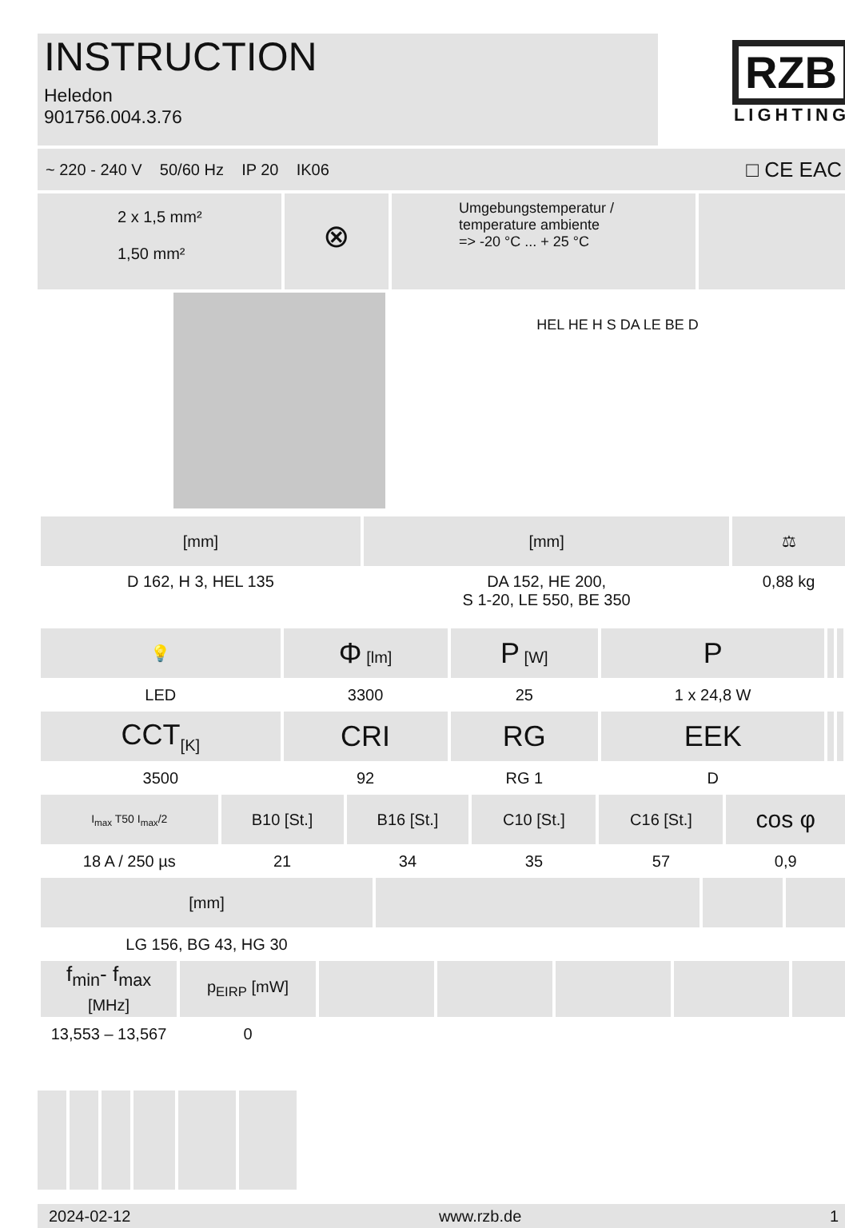INSTRUCTION
Heledon
901756.004.3.76
RZB
LIGHTING
~ 220 - 240 V 50/60 Hz IP 20 IK06 □ CE EAC
2 x 1,5 mm²
1,50 mm²
⊗
Umgebungstemperatur /
temperature ambiente
=> -20 °C ... + 25 °C
HEL HE H S DA LE BE D
| [mm] | [mm] | ⚖ | |
| --- | --- | --- | --- |
| D 162, H 3, HEL 135 | DA 152, HE 200, S 1-20, LE 550, BE 350 | 0,88 kg | |
| 💡 | Φ [lm] | P [W] | P | | | |
| --- | --- | --- | --- | --- | --- | --- |
| LED | 3300 | 25 | 1 x 24,8 W | | | |
| CCT<sub>[K]</sub> | CRI | RG | EEK | | | |
| 3500 | 92 | RG 1 | D | | | |
| I<sub>max</sub> T50 I<sub>max</sub>/2 | B10 [St.] | B16 [St.] | C10 [St.] | C16 [St.] | cos φ | |
| --- | --- | --- | --- | --- | --- | --- |
| 18 A / 250 µs | 21 | 34 | 35 | 57 | 0,9 | |
| [mm] | | | |
| --- | --- | --- | --- |
| LG 156, BG 43, HG 30 | | | |
| f<sub>min</sub>- f<sub>max</sub> [MHz] | p<sub>EIRP</sub> [mW] | | | | | |
| --- | --- | --- | --- | --- | --- | --- |
| 13,553 – 13,567 | 0 | | | | | |
2024-02-12 www.rzb.de 1